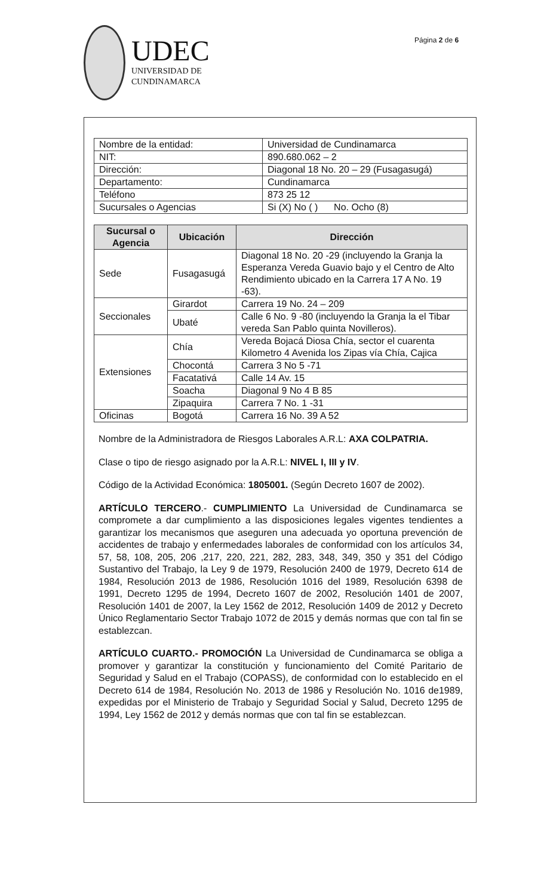UDEC
UNIVERSIDAD DE
CUNDINAMARCA
Página 2 de 6
| Nombre de la entidad: | Universidad de Cundinamarca |
| NIT: | 890.680.062 – 2 |
| Dirección: | Diagonal 18 No. 20 – 29 (Fusagasugá) |
| Departamento: | Cundinamarca |
| Teléfono | 873 25 12 |
| Sucursales o Agencias | Si (X) No ( ) No. Ocho (8) |
| Sucursal o Agencia | Ubicación | Dirección |
| --- | --- | --- |
| Sede | Fusagasugá | Diagonal 18 No. 20 -29 (incluyendo la Granja la Esperanza Vereda Guavio bajo y el Centro de Alto Rendimiento ubicado en la Carrera 17 A No. 19 -63). |
| Seccionales | Girardot | Carrera 19 No. 24 – 209 |
| | Ubaté | Calle 6 No. 9 -80 (incluyendo la Granja la el Tibar vereda San Pablo quinta Novilleros). |
| Extensiones | Chía | Vereda Bojacá Diosa Chía, sector el cuarenta Kilometro 4 Avenida los Zipas vía Chía, Cajica |
| | Chocontá | Carrera 3 No 5 -71 |
| | Facatativá | Calle 14 Av. 15 |
| | Soacha | Diagonal 9 No 4 B 85 |
| | Zipaquira | Carrera 7 No. 1 -31 |
| Oficinas | Bogotá | Carrera 16 No. 39 A 52 |
Nombre de la Administradora de Riesgos Laborales A.R.L: AXA COLPATRIA.
Clase o tipo de riesgo asignado por la A.R.L: NIVEL I, III y IV.
Código de la Actividad Económica: 1805001. (Según Decreto 1607 de 2002).
ARTÍCULO TERCERO.- CUMPLIMIENTO La Universidad de Cundinamarca se compromete a dar cumplimiento a las disposiciones legales vigentes tendientes a garantizar los mecanismos que aseguren una adecuada yo oportuna prevención de accidentes de trabajo y enfermedades laborales de conformidad con los artículos 34, 57, 58, 108, 205, 206 ,217, 220, 221, 282, 283, 348, 349, 350 y 351 del Código Sustantivo del Trabajo, la Ley 9 de 1979, Resolución 2400 de 1979, Decreto 614 de 1984, Resolución 2013 de 1986, Resolución 1016 del 1989, Resolución 6398 de 1991, Decreto 1295 de 1994, Decreto 1607 de 2002, Resolución 1401 de 2007, Resolución 1401 de 2007, la Ley 1562 de 2012, Resolución 1409 de 2012 y Decreto Único Reglamentario Sector Trabajo 1072 de 2015 y demás normas que con tal fin se establezcan.
ARTÍCULO CUARTO.- PROMOCIÓN La Universidad de Cundinamarca se obliga a promover y garantizar la constitución y funcionamiento del Comité Paritario de Seguridad y Salud en el Trabajo (COPASS), de conformidad con lo establecido en el Decreto 614 de 1984, Resolución No. 2013 de 1986 y Resolución No. 1016 de1989, expedidas por el Ministerio de Trabajo y Seguridad Social y Salud, Decreto 1295 de 1994, Ley 1562 de 2012 y demás normas que con tal fin se establezcan.